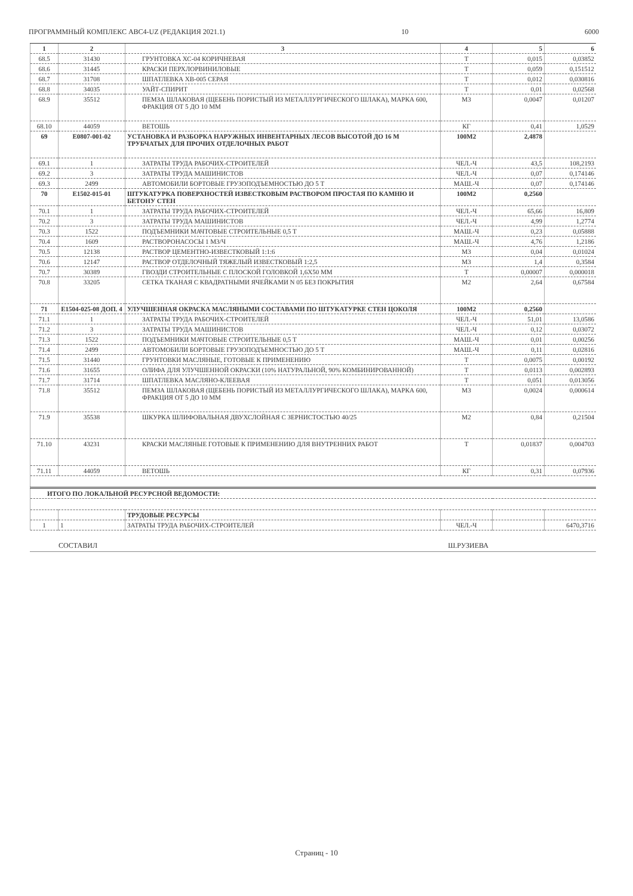ПРОГРАММНЫЙ КОМПЛЕКС АВС4-UZ (РЕДАКЦИЯ 2021.1) 10 6000
| 1 | 2 | 3 | 4 | 5 | 6 |
| --- | --- | --- | --- | --- | --- |
| 68.5 | 31430 | ГРУНТОВКА ХС-04 КОРИЧНЕВАЯ | Т | 0,015 | 0,03852 |
| 68.6 | 31445 | КРАСКИ ПЕРХЛОРВИНИЛОВЫЕ | Т | 0,059 | 0,151512 |
| 68.7 | 31708 | ШПАТЛЕВКА ХВ-005 СЕРАЯ | Т | 0,012 | 0,030816 |
| 68.8 | 34035 | УАЙТ-СПИРИТ | Т | 0,01 | 0,02568 |
| 68.9 | 35512 | ПЕМЗА ШЛАКОВАЯ (ЩЕБЕНЬ ПОРИСТЫЙ ИЗ МЕТАЛЛУРГИЧЕСКОГО ШЛАКА), МАРКА 600, ФРАКЦИЯ ОТ 5 ДО 10 ММ | М3 | 0,0047 | 0,01207 |
| 68.10 | 44059 | ВЕТОШЬ | КГ | 0,41 | 1,0529 |
| 69 | E0807-001-02 | УСТАНОВКА И РАЗБОРКА НАРУЖНЫХ ИНВЕНТАРНЫХ ЛЕСОВ ВЫСОТОЙ ДО 16 М ТРУБЧАТЫХ ДЛЯ ПРОЧИХ ОТДЕЛОЧНЫХ РАБОТ | 100М2 | 2,4878 | |
| 69.1 | 1 | ЗАТРАТЫ ТРУДА РАБОЧИХ-СТРОИТЕЛЕЙ | ЧЕЛ.-Ч | 43,5 | 108,2193 |
| 69.2 | 3 | ЗАТРАТЫ ТРУДА МАШИНИСТОВ | ЧЕЛ.-Ч | 0,07 | 0,174146 |
| 69.3 | 2499 | АВТОМОБИЛИ БОРТОВЫЕ ГРУЗОПОДЪЕМНОСТЬЮ ДО 5 Т | МАШ.-Ч | 0,07 | 0,174146 |
| 70 | E1502-015-01 | ШТУКАТУРКА ПОВЕРХНОСТЕЙ ИЗВЕСТКОВЫМ РАСТВОРОМ ПРОСТАЯ ПО КАМНЮ И БЕТОНУ СТЕН | 100М2 | 0,2560 | |
| 70.1 | 1 | ЗАТРАТЫ ТРУДА РАБОЧИХ-СТРОИТЕЛЕЙ | ЧЕЛ.-Ч | 65,66 | 16,809 |
| 70.2 | 3 | ЗАТРАТЫ ТРУДА МАШИНИСТОВ | ЧЕЛ.-Ч | 4,99 | 1,2774 |
| 70.3 | 1522 | ПОДЪЕМНИКИ МАЧТОВЫЕ СТРОИТЕЛЬНЫЕ 0,5 Т | МАШ.-Ч | 0,23 | 0,05888 |
| 70.4 | 1609 | РАСТВОРОНАСОСЫ 1 М3/Ч | МАШ.-Ч | 4,76 | 1,2186 |
| 70.5 | 12138 | РАСТВОР ЦЕМЕНТНО-ИЗВЕСТКОВЫЙ 1:1:6 | М3 | 0,04 | 0,01024 |
| 70.6 | 12147 | РАСТВОР ОТДЕЛОЧНЫЙ ТЯЖЕЛЫЙ ИЗВЕСТКОВЫЙ 1:2,5 | М3 | 1,4 | 0,3584 |
| 70.7 | 30389 | ГВОЗДИ СТРОИТЕЛЬНЫЕ С ПЛОСКОЙ ГОЛОВКОЙ 1,6Х50 ММ | Т | 0,00007 | 0,000018 |
| 70.8 | 33205 | СЕТКА ТКАНАЯ С КВАДРАТНЫМИ ЯЧЕЙКАМИ N 05 БЕЗ ПОКРЫТИЯ | М2 | 2,64 | 0,67584 |
| 71 | E1504-025-08 ДОП. 4 | УЛУЧШЕННАЯ ОКРАСКА МАСЛЯНЫМИ СОСТАВАМИ ПО ШТУКАТУРКЕ СТЕН ЦОКОЛЯ | 100М2 | 0,2560 | |
| 71.1 | 1 | ЗАТРАТЫ ТРУДА РАБОЧИХ-СТРОИТЕЛЕЙ | ЧЕЛ.-Ч | 51,01 | 13,0586 |
| 71.2 | 3 | ЗАТРАТЫ ТРУДА МАШИНИСТОВ | ЧЕЛ.-Ч | 0,12 | 0,03072 |
| 71.3 | 1522 | ПОДЪЕМНИКИ МАЧТОВЫЕ СТРОИТЕЛЬНЫЕ 0,5 Т | МАШ.-Ч | 0,01 | 0,00256 |
| 71.4 | 2499 | АВТОМОБИЛИ БОРТОВЫЕ ГРУЗОПОДЪЕМНОСТЬЮ ДО 5 Т | МАШ.-Ч | 0,11 | 0,02816 |
| 71.5 | 31440 | ГРУНТОВКИ МАСЛЯНЫЕ, ГОТОВЫЕ К ПРИМЕНЕНИЮ | Т | 0,0075 | 0,00192 |
| 71.6 | 31655 | ОЛИФА ДЛЯ УЛУЧШЕННОЙ ОКРАСКИ (10% НАТУРАЛЬНОЙ, 90% КОМБИНИРОВАННОЙ) | Т | 0,0113 | 0,002893 |
| 71.7 | 31714 | ШПАТЛЕВКА МАСЛЯНО-КЛЕЕВАЯ | Т | 0,051 | 0,013056 |
| 71.8 | 35512 | ПЕМЗА ШЛАКОВАЯ (ЩЕБЕНЬ ПОРИСТЫЙ ИЗ МЕТАЛЛУРГИЧЕСКОГО ШЛАКА), МАРКА 600, ФРАКЦИЯ ОТ 5 ДО 10 ММ | М3 | 0,0024 | 0,000614 |
| 71.9 | 35538 | ШКУРКА ШЛИФОВАЛЬНАЯ ДВУХСЛОЙНАЯ С ЗЕРНИСТОСТЬЮ 40/25 | М2 | 0,84 | 0,21504 |
| 71.10 | 43231 | КРАСКИ МАСЛЯНЫЕ ГОТОВЫЕ К ПРИМЕНЕНИЮ ДЛЯ ВНУТРЕННИХ РАБОТ | Т | 0,01837 | 0,004703 |
| 71.11 | 44059 | ВЕТОШЬ | КГ | 0,31 | 0,07936 |
| ИТОГО ПО ЛОКАЛЬНОЙ РЕСУРСНОЙ ВЕДОМОСТИ: | | | | | |
| | | ТРУДОВЫЕ РЕСУРСЫ | | | |
| 1 | 1 | ЗАТРАТЫ ТРУДА РАБОЧИХ-СТРОИТЕЛЕЙ | ЧЕЛ.-Ч | | 6470,3716 |
СОСТАВИЛ Ш.РУЗИЕВА
Страниц - 10